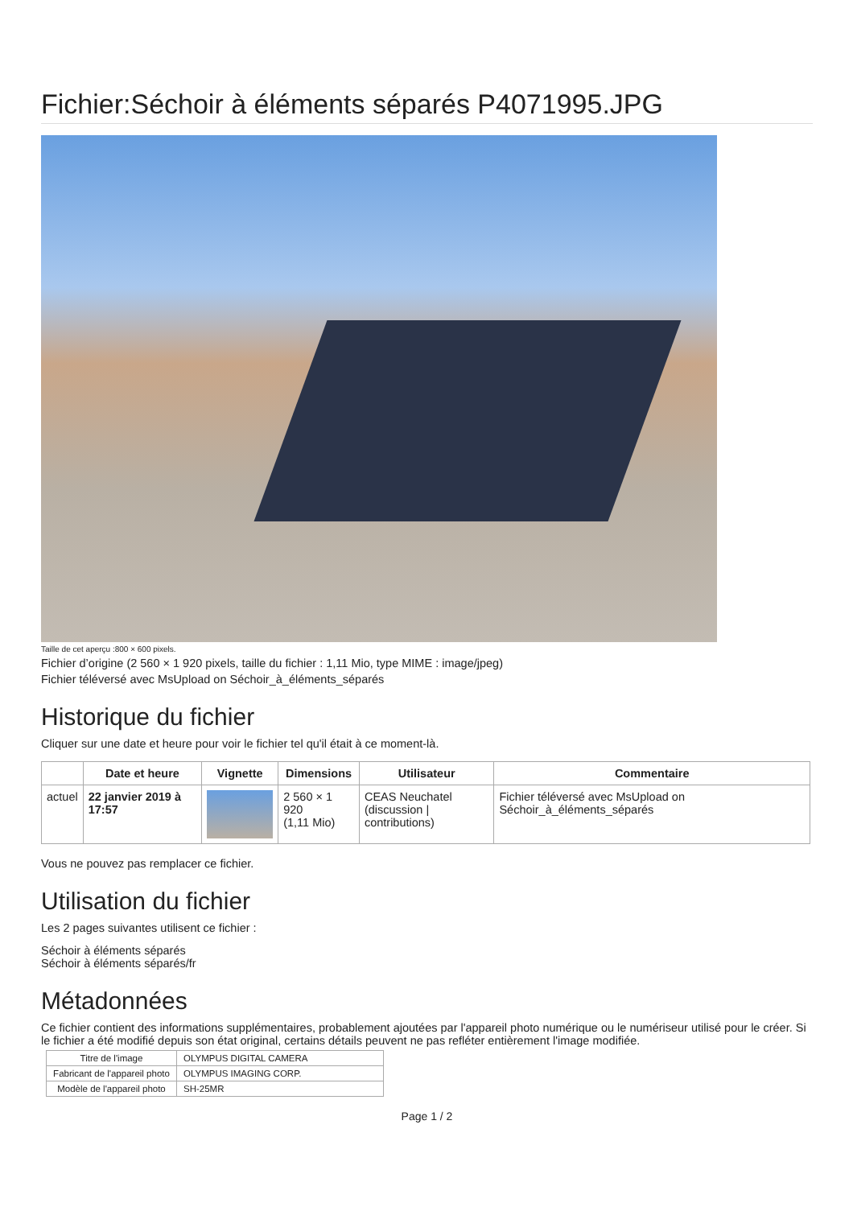Fichier:Séchoir à éléments séparés P4071995.JPG
Taille de cet aperçu :800 × 600 pixels.
Fichier d’origine (2 560 × 1 920 pixels, taille du fichier : 1,11 Mio, type MIME : image/jpeg)
Fichier téléversé avec MsUpload on Séchoir_à_éléments_séparés
Historique du fichier
Cliquer sur une date et heure pour voir le fichier tel qu'il était à ce moment-là.
| | Date et heure | Vignette | Dimensions | Utilisateur | Commentaire |
| --- | --- | --- | --- | --- | --- |
| actuel | 22 janvier 2019 à 17:57 | | 2 560 × 1 920 (1,11 Mio) | CEAS Neuchatel (discussion / contributions) | Fichier téléversé avec MsUpload on Séchoir_à_éléments_séparés |
Vous ne pouvez pas remplacer ce fichier.
Utilisation du fichier
Les 2 pages suivantes utilisent ce fichier :
Séchoir à éléments séparés
Séchoir à éléments séparés/fr
Métadonnées
Ce fichier contient des informations supplémentaires, probablement ajoutées par l'appareil photo numérique ou le numériseur utilisé pour le créer. Si le fichier a été modifié depuis son état original, certains détails peuvent ne pas refléter entièrement l'image modifiée.
| Titre de l'image | OLYMPUS DIGITAL CAMERA |
| Fabricant de l'appareil photo | OLYMPUS IMAGING CORP. |
| Modèle de l'appareil photo | SH-25MR |
Page 1 / 2